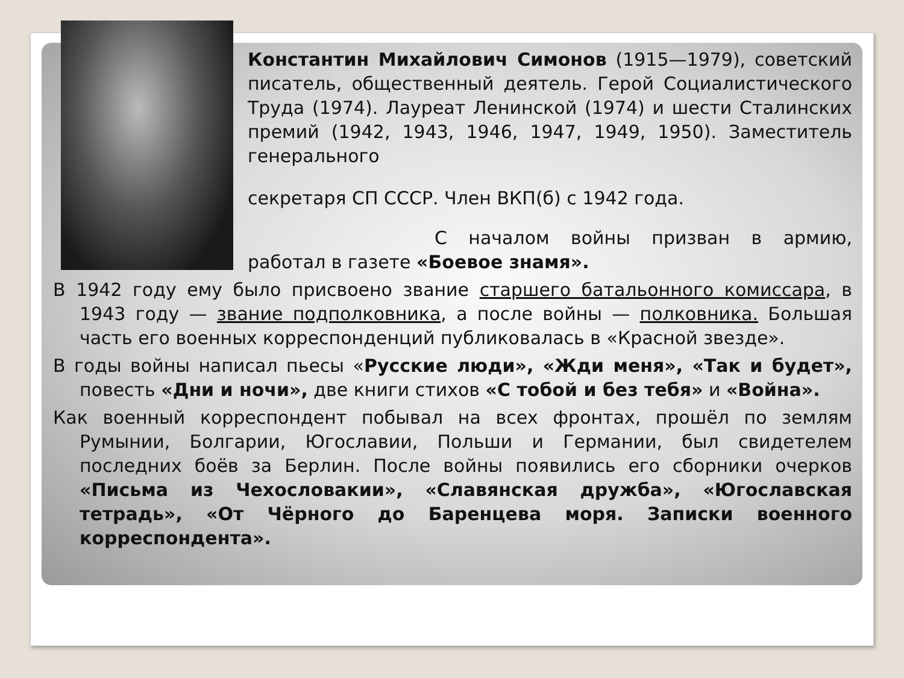Константин Михайлович Симонов (1915—1979), советский писатель, общественный деятель. Герой Социалистического Труда (1974). Лауреат Ленинской (1974) и шести Сталинских премий (1942, 1943, 1946, 1947, 1949, 1950). Заместитель генерального
секретаря СП СССР. Член ВКП(б) с 1942 года.
С началом войны призван в армию, работал в газете «Боевое знамя».
В 1942 году ему было присвоено звание старшего батальонного комиссара, в 1943 году — звание подполковника, а после войны — полковника. Большая часть его военных корреспонденций публиковалась в «Красной звезде».
В годы войны написал пьесы «Русские люди», «Жди меня», «Так и будет», повесть «Дни и ночи», две книги стихов «С тобой и без тебя» и «Война».
Как военный корреспондент побывал на всех фронтах, прошёл по землям Румынии, Болгарии, Югославии, Польши и Германии, был свидетелем последних боёв за Берлин. После войны появились его сборники очерков «Письма из Чехословакии», «Славянская дружба», «Югославская тетрадь», «От Чёрного до Баренцева моря. Записки военного корреспондента».